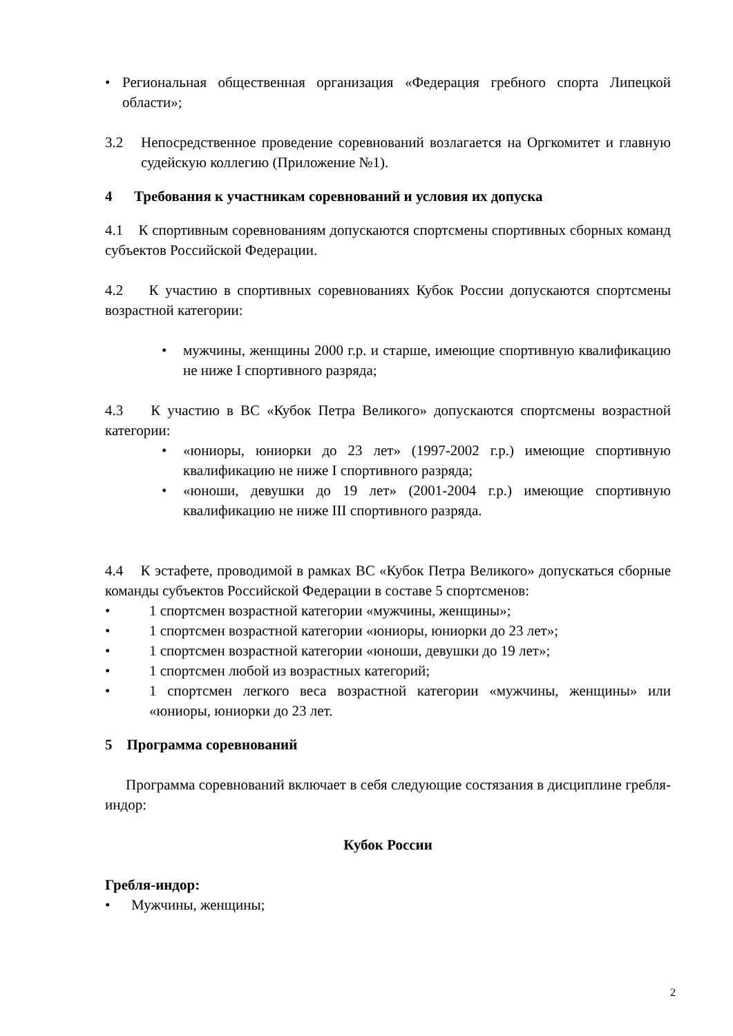• Региональная общественная организация «Федерация гребного спорта Липецкой области»;
3.2 Непосредственное проведение соревнований возлагается на Оргкомитет и главную судейскую коллегию (Приложение №1).
4 Требования к участникам соревнований и условия их допуска
4.1 К спортивным соревнованиям допускаются спортсмены спортивных сборных команд субъектов Российской Федерации.
4.2 К участию в спортивных соревнованиях Кубок России допускаются спортсмены возрастной категории:
• мужчины, женщины 2000 г.р. и старше, имеющие спортивную квалификацию не ниже I спортивного разряда;
4.3 К участию в ВС «Кубок Петра Великого» допускаются спортсмены возрастной категории:
• «юниоры, юниорки до 23 лет» (1997-2002 г.р.) имеющие спортивную квалификацию не ниже I спортивного разряда;
• «юноши, девушки до 19 лет» (2001-2004 г.р.) имеющие спортивную квалификацию не ниже III спортивного разряда.
4.4 К эстафете, проводимой в рамках ВС «Кубок Петра Великого» допускаться сборные команды субъектов Российской Федерации в составе 5 спортсменов:
• 1 спортсмен возрастной категории «мужчины, женщины»;
• 1 спортсмен возрастной категории «юниоры, юниорки до 23 лет»;
• 1 спортсмен возрастной категории «юноши, девушки до 19 лет»;
• 1 спортсмен любой из возрастных категорий;
• 1 спортсмен легкого веса возрастной категории «мужчины, женщины» или «юниоры, юниорки до 23 лет.
5 Программа соревнований
Программа соревнований включает в себя следующие состязания в дисциплине гребля-индор:
Кубок России
Гребля-индор:
• Мужчины, женщины;
2